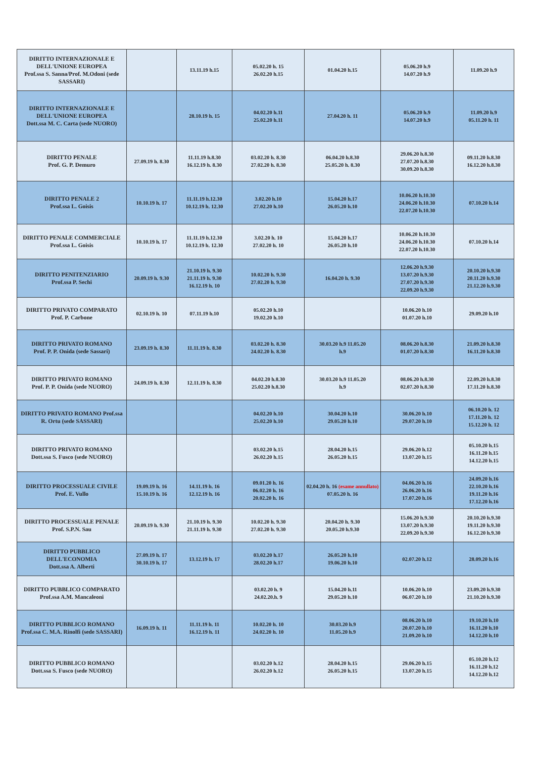| DIRITTO INTERNAZIONALE E DELL'UNIONE EUROPEA Prof.ssa S. Sanna/Prof. M.Odoni (sede SASSARI) | | 13.11.19 h.15 | 05.02.20 h. 15 26.02.20 h.15 | 01.04.20 h.15 | 05.06.20 h.9 14.07.20 h.9 | 11.09.20 h.9 |
| DIRITTO INTERNAZIONALE E DELL'UNIONE EUROPEA Dott.ssa M. C. Carta (sede NUORO) | | 28.10.19 h. 15 | 04.02.20 h.11 25.02.20 h.11 | 27.04.20 h. 11 | 05.06.20 h.9 14.07.20 h.9 | 11.09.20 h.9 05.11.20 h. 11 |
| DIRITTO PENALE Prof. G. P. Demuro | 27.09.19 h. 8.30 | 11.11.19 h.8.30 16.12.19 h. 8.30 | 03.02.20 h. 8.30 27.02.20 h. 8.30 | 06.04.20 h.8.30 25.05.20 h. 8.30 | 29.06.20 h.8.30 27.07.20 h.8.30 30.09.20 h.8.30 | 09.11.20 h.8.30 16.12.20 h.8.30 |
| DIRITTO PENALE 2 Prof.ssa L. Goisis | 10.10.19 h. 17 | 11.11.19 h.12.30 10.12.19 h. 12.30 | 3.02.20 h.10 27.02.20 h.10 | 15.04.20 h.17 26.05.20 h.10 | 10.06.20 h.10.30 24.06.20 h.10.30 22.07.20 h.10.30 | 07.10.20 h.14 |
| DIRITTO PENALE COMMERCIALE Prof.ssa L. Goisis | 10.10.19 h. 17 | 11.11.19 h.12.30 10.12.19 h. 12.30 | 3.02.20 h. 10 27.02.20 h. 10 | 15.04.20 h.17 26.05.20 h.10 | 10.06.20 h.10.30 24.06.20 h.10.30 22.07.20 h.10.30 | 07.10.20 h.14 |
| DIRITTO PENITENZIARIO Prof.ssa P. Sechi | 20.09.19 h. 9.30 | 21.10.19 h. 9.30 21.11.19 h. 9.30 16.12.19 h. 10 | 10.02.20 h. 9.30 27.02.20 h. 9.30 | 16.04.20 h. 9.30 | 12.06.20 h.9.30 13.07.20 h.9.30 27.07.20 h.9.30 22.09.20 h.9.30 | 20.10.20 h.9.30 20.11.20 h.9.30 21.12.20 h.9.30 |
| DIRITTO PRIVATO COMPARATO Prof. P. Carbone | 02.10.19 h. 10 | 07.11.19 h.10 | 05.02.20 h.10 19.02.20 h.10 | | 10.06.20 h.10 01.07.20 h.10 | 29.09.20 h.10 |
| DIRITTO PRIVATO ROMANO Prof. P. P. Onida (sede Sassari) | 23.09.19 h. 8.30 | 11.11.19 h. 8.30 | 03.02.20 h. 8.30 24.02.20 h. 8.30 | 30.03.20 h.9 11.05.20 h.9 | 08.06.20 h.8.30 01.07.20 h.8.30 | 21.09.20 h.8.30 16.11.20 h.8.30 |
| DIRITTO PRIVATO ROMANO Prof. P. P. Onida (sede NUORO) | 24.09.19 h. 8.30 | 12.11.19 h. 8.30 | 04.02.20 h.8.30 25.02.20 h.8.30 | 30.03.20 h.9 11.05.20 h.9 | 08.06.20 h.8.30 02.07.20 h.8.30 | 22.09.20 h.8.30 17.11.20 h.8.30 |
| DIRITTO PRIVATO ROMANO Prof.ssa R. Ortu (sede SASSARI) | | | 04.02.20 h.10 25.02.20 h.10 | 30.04.20 h.10 29.05.20 h.10 | 30.06.20 h.10 29.07.20 h.10 | 06.10.20 h. 12 17.11.20 h. 12 15.12.20 h. 12 |
| DIRITTO PRIVATO ROMANO Dott.ssa S. Fusco (sede NUORO) | | | 03.02.20 h.15 26.02.20 h.15 | 28.04.20 h.15 26.05.20 h.15 | 29.06.20 h.12 13.07.20 h.15 | 05.10.20 h.15 16.11.20 h.15 14.12.20 h.15 |
| DIRITTO PROCESSUALE CIVILE Prof. E. Vullo | 19.09.19 h. 16 15.10.19 h. 16 | 14.11.19 h. 16 12.12.19 h. 16 | 09.01.20 h. 16 06.02.20 h. 16 20.02.20 h. 16 | 02.04.20 h. 16 (esame annullato) 07.05.20 h. 16 | 04.06.20 h.16 26.06.20 h.16 17.07.20 h.16 | 24.09.20 h.16 22.10.20 h.16 19.11.20 h.16 17.12.20 h.16 |
| DIRITTO PROCESSUALE PENALE Prof. S.P.N. Sau | 20.09.19 h. 9.30 | 21.10.19 h. 9.30 21.11.19 h. 9.30 | 10.02.20 h. 9.30 27.02.20 h. 9.30 | 20.04.20 h. 9.30 20.05.20 h.9.30 | 15.06.20 h.9.30 13.07.20 h.9.30 22.09.20 h.9.30 | 20.10.20 h.9.30 19.11.20 h.9.30 16.12.20 h.9.30 |
| DIRITTO PUBBLICO DELL'ECONOMIA Dott.ssa A. Alberti | 27.09.19 h. 17 30.10.19 h. 17 | 13.12.19 h. 17 | 03.02.20 h.17 28.02.20 h.17 | 26.05.20 h.10 19.06.20 h.10 | 02.07.20 h.12 | 28.09.20 h.16 |
| DIRITTO PUBBLICO COMPARATO Prof.ssa A.M. Mancaleoni | | | 03.02.20 h. 9 24.02.20.h. 9 | 15.04.20 h.11 29.05.20 h.10 | 10.06.20 h.10 06.07.20 h.10 | 23.09.20 h.9.30 21.10.20 h.9.30 |
| DIRITTO PUBBLICO ROMANO Prof.ssa C. M.A. Rinolfi (sede SASSARI) | 16.09.19 h. 11 | 11.11.19 h. 11 16.12.19 h. 11 | 10.02.20 h. 10 24.02.20 h. 10 | 30.03.20 h.9 11.05.20 h.9 | 08.06.20 h.10 20.07.20 h.10 21.09.20 h.10 | 19.10.20 h.10 16.11.20 h.10 14.12.20 h.10 |
| DIRITTO PUBBLICO ROMANO Dott.ssa S. Fusco (sede NUORO) | | | 03.02.20 h.12 26.02.20 h.12 | 28.04.20 h.15 26.05.20 h.15 | 29.06.20 h.15 13.07.20 h.15 | 05.10.20 h.12 16.11.20 h.12 14.12.20 h.12 |